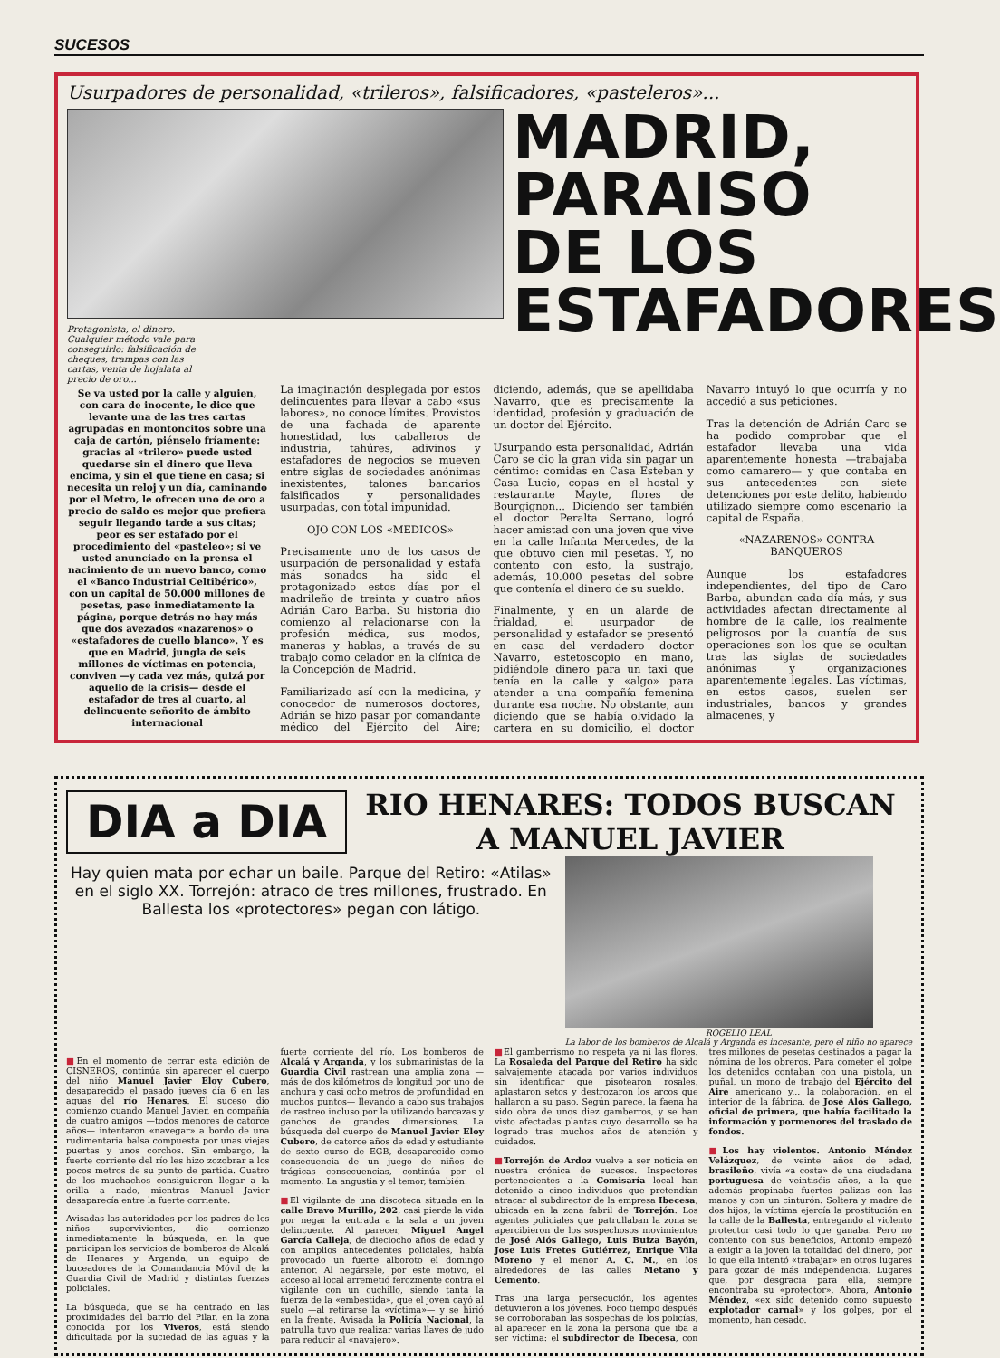SUCESOS
Usurpadores de personalidad, «trileros», falsificadores, «pasteleros»...
Protagonista, el dinero. Cualquier método vale para conseguirlo: falsificación de cheques, trampas con las cartas, venta de hojalata al precio de oro...
MADRID,
PARAISO
DE LOS
ESTAFADORES
Se va usted por la calle y alguien, con cara de inocente, le dice que levante una de las tres cartas agrupadas en montoncitos sobre una caja de cartón, piénselo fríamente: gracias al «trilero» puede usted quedarse sin el dinero que lleva encima, y sin el que tiene en casa; si necesita un reloj y un día, caminando por el Metro, le ofrecen uno de oro a precio de saldo es mejor que prefiera seguir llegando tarde a sus citas; peor es ser estafado por el procedimiento del «pasteleo»; si ve usted anunciado en la prensa el nacimiento de un nuevo banco, como el «Banco Industrial Celtibérico», con un capital de 50.000 millones de pesetas, pase inmediatamente la página, porque detrás no hay más que dos avezados «nazarenos» o «estafadores de cuello blanco». Y es que en Madrid, jungla de seis millones de víctimas en potencia, conviven —y cada vez más, quizá por aquello de la crisis— desde el estafador de tres al cuarto, al delincuente señorito de ámbito internacional
La imaginación desplegada por estos delincuentes para llevar a cabo «sus labores», no conoce límites. Provistos de una fachada de aparente honestidad, los caballeros de industria, tahúres, adivinos y estafadores de negocios se mueven entre siglas de sociedades anónimas inexistentes, talones bancarios falsificados y personalidades usurpadas, con total impunidad.
OJO CON LOS «MEDICOS»
Precisamente uno de los casos de usurpación de personalidad y estafa más sonados ha sido el protagonizado estos días por el madrileño de treinta y cuatro años Adrián Caro Barba. Su historia dio comienzo al relacionarse con la profesión médica, sus modos, maneras y hablas, a través de su trabajo como celador en la clínica de la Concepción de Madrid.
Familiarizado así con la medicina, y conocedor de numerosos doctores, Adrián se hizo pasar por comandante médico del Ejército del Aire; diciendo, además, que se apellidaba Navarro, que es precisamente la identidad, profesión y graduación de un doctor del Ejército.
Usurpando esta personalidad, Adrián Caro se dio la gran vida sin pagar un céntimo: comidas en Casa Esteban y Casa Lucio, copas en el hostal y restaurante Mayte, flores de Bourgignon... Diciendo ser también el doctor Peralta Serrano, logró hacer amistad con una joven que vive en la calle Infanta Mercedes, de la que obtuvo cien mil pesetas. Y, no contento con esto, la sustrajo, además, 10.000 pesetas del sobre que contenía el dinero de su sueldo.
Finalmente, y en un alarde de frialdad, el usurpador de personalidad y estafador se presentó en casa del verdadero doctor Navarro, estetoscopio en mano, pidiéndole dinero para un taxi que tenía en la calle y «algo» para atender a una compañía femenina durante esa noche. No obstante, aun diciendo que se había olvidado la cartera en su domicilio, el doctor Navarro intuyó lo que ocurría y no accedió a sus peticiones.
Tras la detención de Adrián Caro se ha podido comprobar que el estafador llevaba una vida aparentemente honesta —trabajaba como camarero— y que contaba en sus antecedentes con siete detenciones por este delito, habiendo utilizado siempre como escenario la capital de España.
«NAZARENOS» CONTRA BANQUEROS
Aunque los estafadores independientes, del tipo de Caro Barba, abundan cada día más, y sus actividades afectan directamente al hombre de la calle, los realmente peligrosos por la cuantía de sus operaciones son los que se ocultan tras las siglas de sociedades anónimas y organizaciones aparentemente legales. Las víctimas, en estos casos, suelen ser industriales, bancos y grandes almacenes, y
DIA a DIA
RIO HENARES: TODOS BUSCAN
A MANUEL JAVIER
Hay quien mata por echar un baile. Parque del Retiro: «Atilas» en el siglo XX. Torrejón: atraco de tres millones, frustrado. En Ballesta los «protectores» pegan con látigo.
ROGELIO LEAL
La labor de los bomberos de Alcalá y Arganda es incesante, pero el niño no aparece
■En el momento de cerrar esta edición de CISNEROS, continúa sin aparecer el cuerpo del niño Manuel Javier Eloy Cubero, desaparecido el pasado jueves día 6 en las aguas del río Henares. El suceso dio comienzo cuando Manuel Javier, en compañía de cuatro amigos —todos menores de catorce años— intentaron «navegar» a bordo de una rudimentaria balsa compuesta por unas viejas puertas y unos corchos. Sin embargo, la fuerte corriente del río les hizo zozobrar a los pocos metros de su punto de partida. Cuatro de los muchachos consiguieron llegar a la orilla a nado, mientras Manuel Javier desaparecía entre la fuerte corriente.
Avisadas las autoridades por los padres de los niños supervivientes, dio comienzo inmediatamente la búsqueda, en la que participan los servicios de bomberos de Alcalá de Henares y Arganda, un equipo de buceadores de la Comandancia Móvil de la Guardia Civil de Madrid y distintas fuerzas policiales.
La búsqueda, que se ha centrado en las proximidades del barrio del Pilar, en la zona conocida por los Viveros, está siendo dificultada por la suciedad de las aguas y la fuerte corriente del río. Los bomberos de Alcalá y Arganda, y los submarinistas de la Guardia Civil rastrean una amplia zona —más de dos kilómetros de longitud por uno de anchura y casi ocho metros de profundidad en muchos puntos— llevando a cabo sus trabajos de rastreo incluso por la utilizando barcazas y ganchos de grandes dimensiones. La búsqueda del cuerpo de Manuel Javier Eloy Cubero, de catorce años de edad y estudiante de sexto curso de EGB, desaparecido como consecuencia de un juego de niños de trágicas consecuencias, continúa por el momento. La angustia y el temor, también.
■El vigilante de una discoteca situada en la calle Bravo Murillo, 202, casi pierde la vida por negar la entrada a la sala a un joven delincuente. Al parecer, Miguel Angel García Calleja, de dieciocho años de edad y con amplios antecedentes policiales, había provocado un fuerte alboroto el domingo anterior. Al negársele, por este motivo, el acceso al local arremetió ferozmente contra el vigilante con un cuchillo, siendo tanta la fuerza de la «embestida», que el joven cayó al suelo —al retirarse la «víctima»— y se hirió en la frente. Avisada la Policía Nacional, la patrulla tuvo que realizar varias llaves de judo para reducir al «navajero».
■El gamberrismo no respeta ya ni las flores. La Rosaleda del Parque del Retiro ha sido salvajemente atacada por varios individuos sin identificar que pisotearon rosales, aplastaron setos y destrozaron los arcos que hallaron a su paso. Según parece, la faena ha sido obra de unos diez gamberros, y se han visto afectadas plantas cuyo desarrollo se ha logrado tras muchos años de atención y cuidados.
■Torrejón de Ardoz vuelve a ser noticia en nuestra crónica de sucesos. Inspectores pertenecientes a la Comisaría local han detenido a cinco individuos que pretendían atracar al subdirector de la empresa Ibecesa, ubicada en la zona fabril de Torrejón. Los agentes policiales que patrullaban la zona se apercibieron de los sospechosos movimientos de José Alós Gallego, Luis Buiza Bayón, Jose Luis Fretes Gutiérrez, Enrique Vila Moreno y el menor A. C. M., en los alrededores de las calles Metano y Cemento.
Tras una larga persecución, los agentes detuvieron a los jóvenes. Poco tiempo después se corroboraban las sospechas de los policías, al aparecer en la zona la persona que iba a ser víctima: el subdirector de Ibecesa, con tres millones de pesetas destinados a pagar la nómina de los obreros. Para cometer el golpe los detenidos contaban con una pistola, un puñal, un mono de trabajo del Ejército del Aire americano y... la colaboración, en el interior de la fábrica, de José Alós Gallego, oficial de primera, que había facilitado la información y pormenores del traslado de fondos.
■Los hay violentos. Antonio Méndez Velázquez, de veinte años de edad, brasileño, vivía «a costa» de una ciudadana portuguesa de veintiséis años, a la que además propinaba fuertes palizas con las manos y con un cinturón. Soltera y madre de dos hijos, la víctima ejercía la prostitución en la calle de la Ballesta, entregando al violento protector casi todo lo que ganaba. Pero no contento con sus beneficios, Antonio empezó a exigir a la joven la totalidad del dinero, por lo que ella intentó «trabajar» en otros lugares para gozar de más independencia. Lugares que, por desgracia para ella, siempre encontraba su «protector». Ahora, Antonio Méndez, «ex sido detenido como supuesto explotador carnal» y los golpes, por el momento, han cesado.